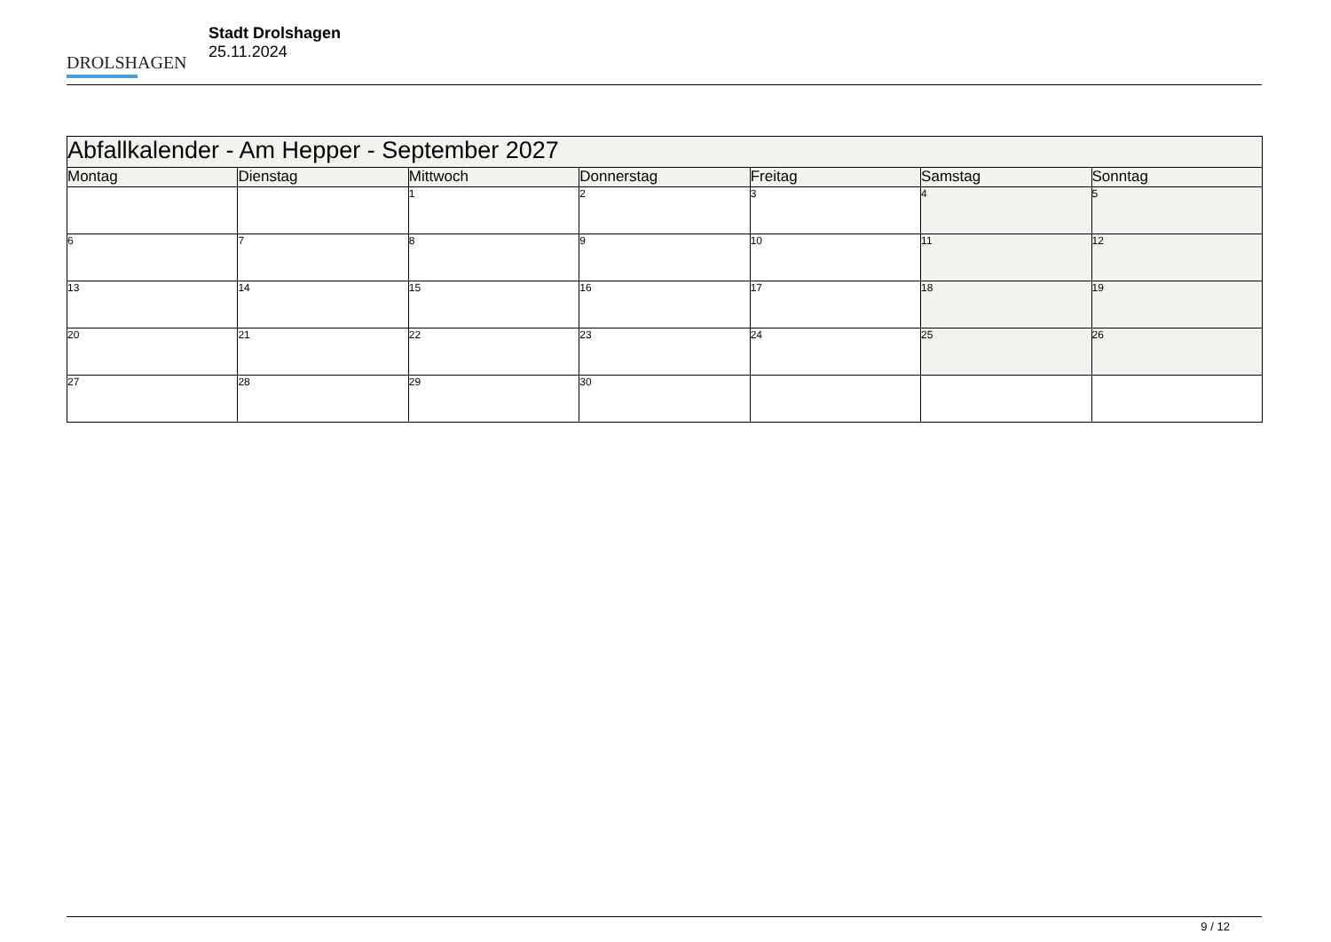DROLSHAGEN
Stadt Drolshagen
25.11.2024
| Abfallkalender - Am Hepper - September 2027 | | | | | | |
| Montag | Dienstag | Mittwoch | Donnerstag | Freitag | Samstag | Sonntag |
| | | 1 | 2 | 3 | 4 | 5 |
| 6 | 7 | 8 | 9 | 10 | 11 | 12 |
| 13 | 14 | 15 | 16 | 17 | 18 | 19 |
| 20 | 21 | 22 | 23 | 24 | 25 | 26 |
| 27 | 28 | 29 | 30 | | | |
9 / 12